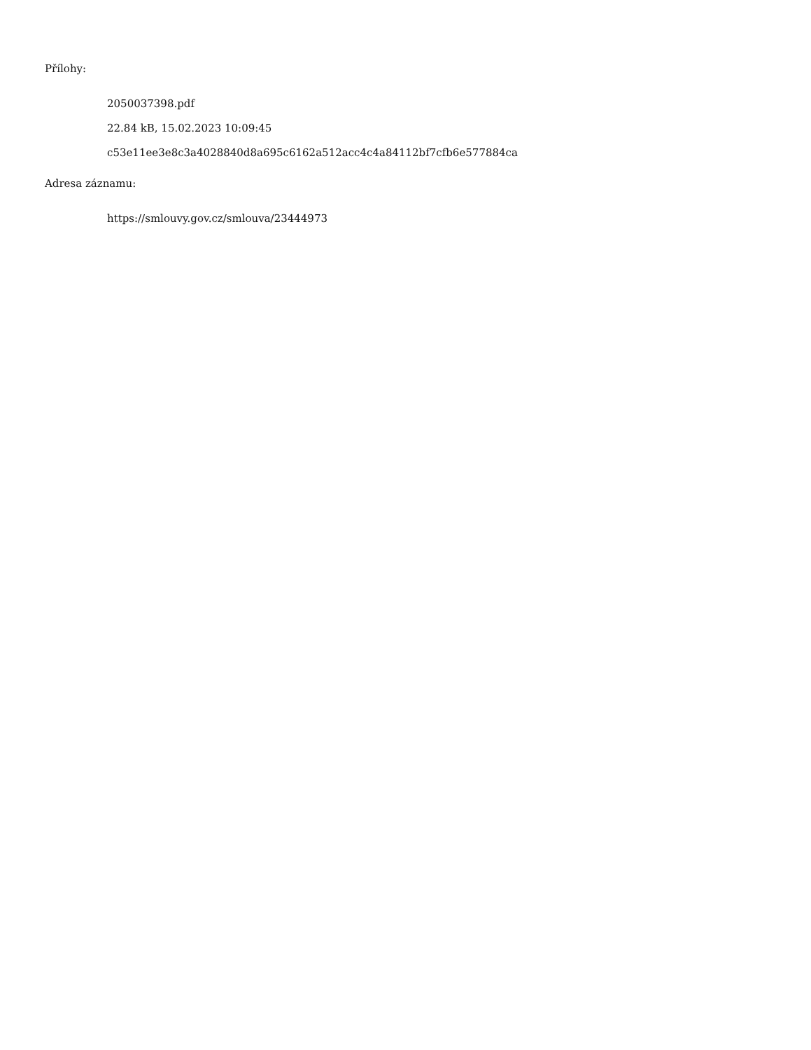Přílohy:
2050037398.pdf
22.84 kB, 15.02.2023 10:09:45
c53e11ee3e8c3a4028840d8a695c6162a512acc4c4a84112bf7cfb6e577884ca
Adresa záznamu:
https://smlouvy.gov.cz/smlouva/23444973